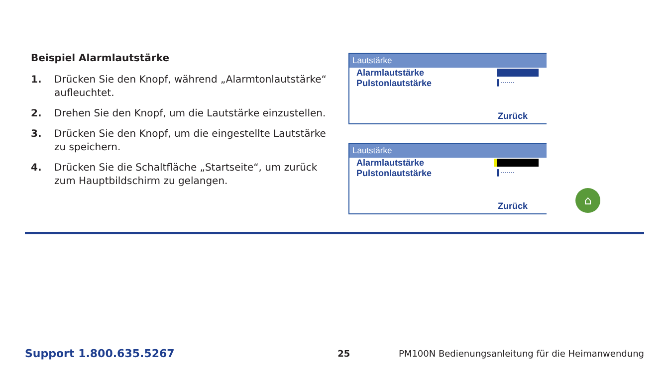Beispiel Alarmlautstärke
1. Drücken Sie den Knopf, während „Alarmtonlautstärke“ aufleuchtet.
2. Drehen Sie den Knopf, um die Lautstärke einzustellen.
3. Drücken Sie den Knopf, um die eingestellte Lautstärke zu speichern.
4. Drücken Sie die Schaltfläche „Startseite“, um zurück zum Hauptbildschirm zu gelangen.
Lautstärke
Alarmlautstärke
Pulstonlautstärke ▌·······
Zurück
Lautstärke
Alarmlautstärke
Pulstonlautstärke ▌·······
Zurück
⌂
Support 1.800.635.5267 25 PM100N Bedienungsanleitung für die Heimanwendung